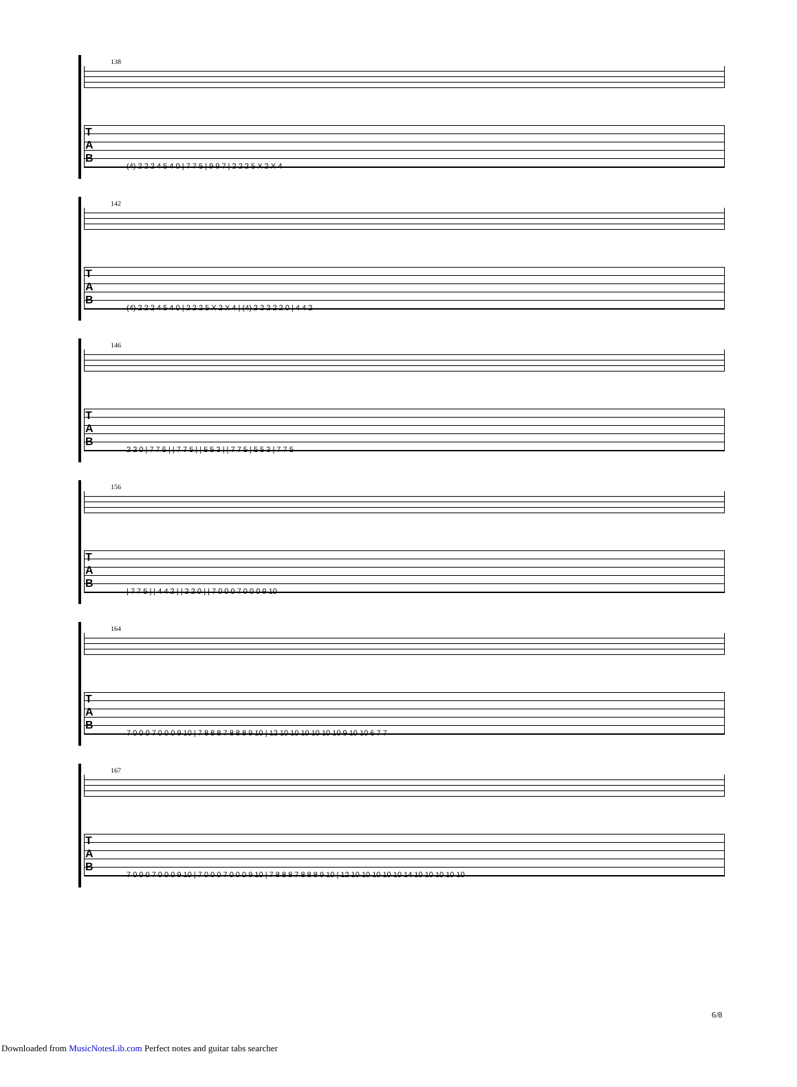138
T
A
B
(4) 2 2 2 4 5 4 0 | 7 7 5 | 9 9 7 | 2 2 2 5 X 2 X 4
142
T
A
B
(4) 2 2 2 4 5 4 0 | 2 2 2 5 X 2 X 4 | (4) 2 2 2 2 2 0 | 4 4 2
146
T
A
B
2 2 0 | 7 7 5 | | 7 7 5 | | 5 5 3 | | 7 7 5 | 5 5 3 | 7 7 5
156
T
A
B
| 7 7 5 | | 4 4 2 | | 2 2 0 | | 7 0 0 0 7 0 0 0 9 10
164
T
A
B
7 0 0 0 7 0 0 0 9 10 | 7 8 8 8 7 8 8 8 9 10 | 12 10 10 10 10 10 10 9 10 10 6 7 7
167
T
A
B
7 0 0 0 7 0 0 0 9 10 | 7 0 0 0 7 0 0 0 9 10 | 7 8 8 8 7 8 8 8 9 10 | 12 10 10 10 10 10 14 10 10 10 10 10
6/8
Downloaded from MusicNotesLib.com Perfect notes and guitar tabs searcher